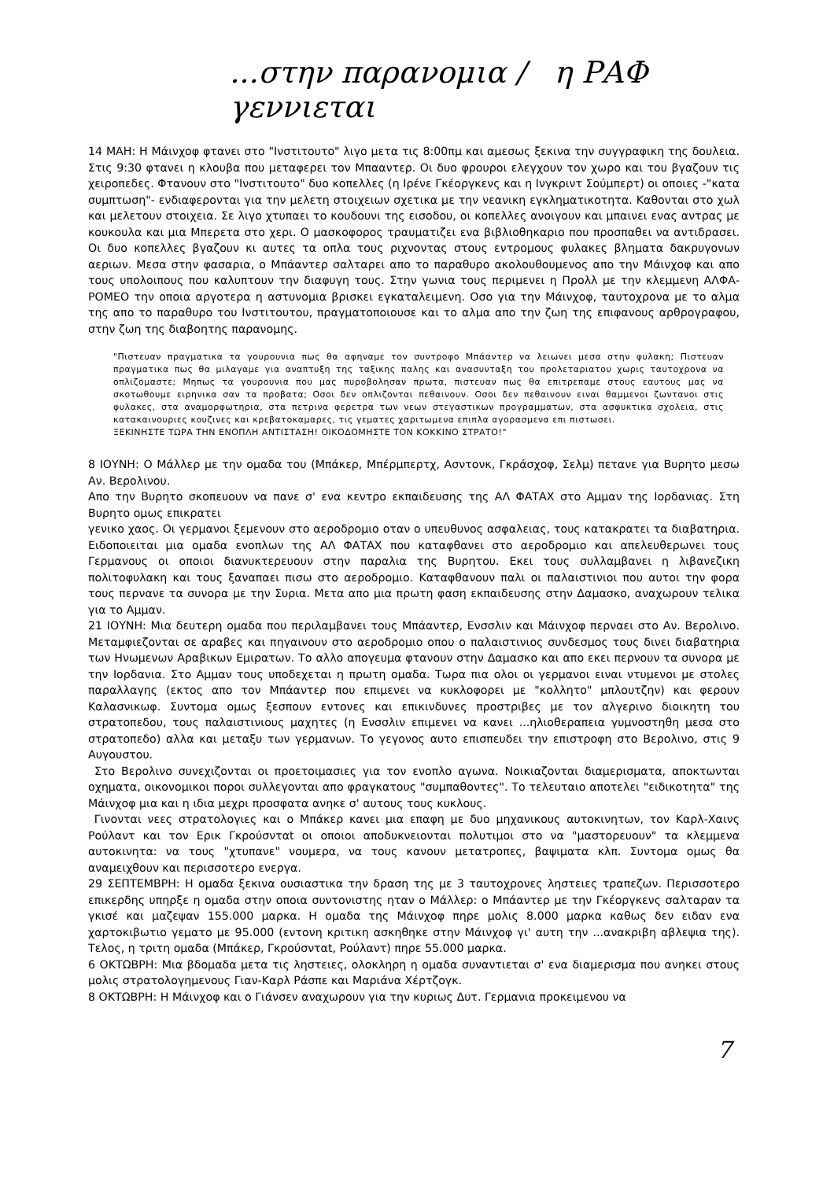...στην παρανομια / η ΡΑΦ γεννιεται
14 ΜΑΗ: Η Μάινχοφ φτανει στο "Ινστιτουτο" λιγο μετα τις 8:00πμ και αμεσως ξεκινα την συγγραφικη της δουλεια. Στις 9:30 φτανει η κλουβα που μεταφερει τον Μπααντερ. Οι δυο φρουροι ελεγχουν τον χωρο και του βγαζουν τις χειροπεδες. Φτανουν στο "Ινστιτουτο" δυο κοπελλες (η Ιρένε Γκέοργκενς και η Ινγκριντ Σούμπερτ) οι οποιες -"κατα συμπτωση"- ενδιαφερονται για την μελετη στοιχειων σχετικα με την νεανικη εγκληματικοτητα. Καθονται στο χωλ και μελετουν στοιχεια. Σε λιγο χτυπαει το κουδουνι της εισοδου, οι κοπελλες ανοιγουν και μπαινει ενας αντρας με κουκουλα και μια Μπερετα στο χερι. Ο μασκοφορος τραυματιζει ενα βιβλιοθηκαριο που προσπαθει να αντιδρασει. Οι δυο κοπελλες βγαζουν κι αυτες τα οπλα τους ριχνοντας στους εντρομους φυλακες βληματα δακρυγονων αεριων. Μεσα στην φασαρια, ο Μπάαντερ σαλταρει απο το παραθυρο ακολουθουμενος απο την Μάινχοφ και απο τους υπολοιπους που καλυπτουν την διαφυγη τους. Στην γωνια τους περιμενει η Προλλ με την κλεμμενη ΑΛΦΑ-ΡΟΜΕΟ την οποια αργοτερα η αστυνομια βρισκει εγκαταλειμενη. Οσο για την Μάινχοφ, ταυτοχρονα με το αλμα της απο το παραθυρο του Ινστιτουτου, πραγματοποιουσε και το αλμα απο την ζωη της επιφανους αρθρογραφου, στην ζωη της διαβοητης παρανομης.
"Πιστευαν πραγματικα τα γουρουνια πως θα αφηναμε τον συντροφο Μπάαντερ να λειωνει μεσα στην φυλακη; Πιστευαν πραγματικα πως θα μιλαγαμε για αναπτυξη της ταξικης παλης και ανασυνταξη του προλεταριατου χωρις ταυτοχρονα να οπλιζομαστε; Μηπως τα γουρουνια που μας πυροβολησαν πρωτα, πιστευαν πως θα επιτρεπαμε στους εαυτους μας να σκοτωθουμε ειρηνικα σαν τα προβατα; Οσοι δεν οπλιζονται πεθαινουν. Οσοι δεν πεθαινουν ειναι θαμμενοι ζωντανοι στις φυλακες, στα αναμορφωτηρια, στα πετρινα φερετρα των νεων στεγαστικων προγραμματων, στα ασφυκτικα σχολεια, στις κατακαινουριες κουζινες και κρεβατοκαμαρες, τις γεματες χαριτωμενα επιπλα αγορασμενα επι πιστωσει.
ΞΕΚΙΝΗΣΤΕ ΤΩΡΑ ΤΗΝ ΕΝΟΠΛΗ ΑΝΤΙΣΤΑΣΗ! ΟΙΚΟΔΟΜΗΣΤΕ ΤΟΝ ΚΟΚΚΙΝΟ ΣΤΡΑΤΟ!"
8 ΙΟΥΝΗ: Ο Μάλλερ με την ομαδα του (Μπάκερ, Μπέρμπερτχ, Ασντονκ, Γκράσχοφ, Σελμ) πετανε για Βυρητο μεσω Αν. Βερολινου.
Απο την Βυρητο σκοπευουν να πανε σ' ενα κεντρο εκπαιδευσης της ΑΛ ΦΑΤΑΧ στο Αμμαν της Ιορδανιας. Στη Βυρητο ομως επικρατει
γενικο χαος. Οι γερμανοι ξεμενουν στο αεροδρομιο οταν ο υπευθυνος ασφαλειας, τους κατακρατει τα διαβατηρια. Ειδοποιειται μια ομαδα ενοπλων της ΑΛ ΦΑΤΑΧ που καταφθανει στο αεροδρομιο και απελευθερωνει τους Γερμανους οι οποιοι διανυκτερευουν στην παραλια της Βυρητου. Εκει τους συλλαμβανει η λιβανεζικη πολιτοφυλακη και τους ξαναπαει πισω στο αεροδρομιο. Καταφθανουν παλι οι παλαιστινιοι που αυτοι την φορα τους περνανε τα συνορα με την Συρια. Μετα απο μια πρωτη φαση εκπαιδευσης στην Δαμασκο, αναχωρουν τελικα για το Αμμαν.
21 ΙΟΥΝΗ: Μια δευτερη ομαδα που περιλαμβανει τους Μπάαντερ, Ενσσλιν και Μάινχοφ περναει στο Αν. Βερολινο. Μεταμφιεζονται σε αραβες και πηγαινουν στο αεροδρομιο οπου ο παλαιστινιος συνδεσμος τους δινει διαβατηρια των Ηνωμενων Αραβικων Εμιρατων. Το αλλο απογευμα φτανουν στην Δαμασκο και απο εκει περνουν τα συνορα με την Ιορδανια. Στο Αμμαν τους υποδεχεται η πρωτη ομαδα. Τωρα πια ολοι οι γερμανοι ειναι ντυμενοι με στολες παραλλαγης (εκτος απο τον Μπάαντερ που επιμενει να κυκλοφορει με "κολλητο" μπλουτζην) και φερουν Καλασνικωφ. Συντομα ομως ξεσπουν εντονες και επικινδυνες προστριβες με τον αλγερινο διοικητη του στρατοπεδου, τους παλαιστινιους μαχητες (η Ενσσλιν επιμενει να κανει ...ηλιοθεραπεια γυμνοστηθη μεσα στο στρατοπεδο) αλλα και μεταξυ των γερμανων. Το γεγονος αυτο επισπευδει την επιστροφη στο Βερολινο, στις 9 Αυγουστου.
Στο Βερολινο συνεχιζονται οι προετοιμασιες για τον ενοπλο αγωνα. Νοικιαζονται διαμερισματα, αποκτωνται οχηματα, οικονομικοι ποροι συλλεγονται απο φραγκατους "συμπαθοντες". Το τελευταιο αποτελει "ειδικοτητα" της Μάινχοφ μια και η ιδια μεχρι προσφατα ανηκε σ' αυτους τους κυκλους.
Γινονται νεες στρατολογιες και ο Μπάκερ κανει μια επαφη με δυο μηχανικους αυτοκινητων, τον Καρλ-Χαινς Ρούλαντ και τον Ερικ Γκρούσνταt οι οποιοι αποδυκνειονται πολυτιμοι στο να "μαστορευουν" τα κλεμμενα αυτοκινητα: να τους "χτυπανε" νουμερα, να τους κανουν μετατροπες, βαψιματα κλπ. Συντομα ομως θα αναμειχθουν και περισσοτερο ενεργα.
29 ΣΕΠΤΕΜΒΡΗ: Η ομαδα ξεκινα ουσιαστικα την δραση της με 3 ταυτοχρονες ληστειες τραπεζων. Περισσοτερο επικερδης υπηρξε η ομαδα στην οποια συντονιστης ηταν ο Μάλλερ: ο Μπάαντερ με την Γκέοργκενς σαλταραν τα γκισέ και μαζεψαν 155.000 μαρκα. Η ομαδα της Μάινχοφ πηρε μολις 8.000 μαρκα καθως δεν ειδαν ενα χαρτοκιβωτιο γεματο με 95.000 (εντονη κριτικη ασκηθηκε στην Μάινχοφ γι' αυτη την ...ανακριβη αβλεψια της). Τελος, η τριτη ομαδα (Μπάκερ, Γκρούσνταt, Ρούλαντ) πηρε 55.000 μαρκα.
6 ΟΚΤΩΒΡΗ: Μια βδομαδα μετα τις ληστειες, ολοκληρη η ομαδα συναντιεται σ' ενα διαμερισμα που ανηκει στους μολις στρατολογημενους Γιαν-Καρλ Ράσπε και Μαριάνα Χέρτζογκ.
8 ΟΚΤΩΒΡΗ: Η Μάινχοφ και ο Γιάνσεν αναχωρουν για την κυριως Δυτ. Γερμανια προκειμενου να
7